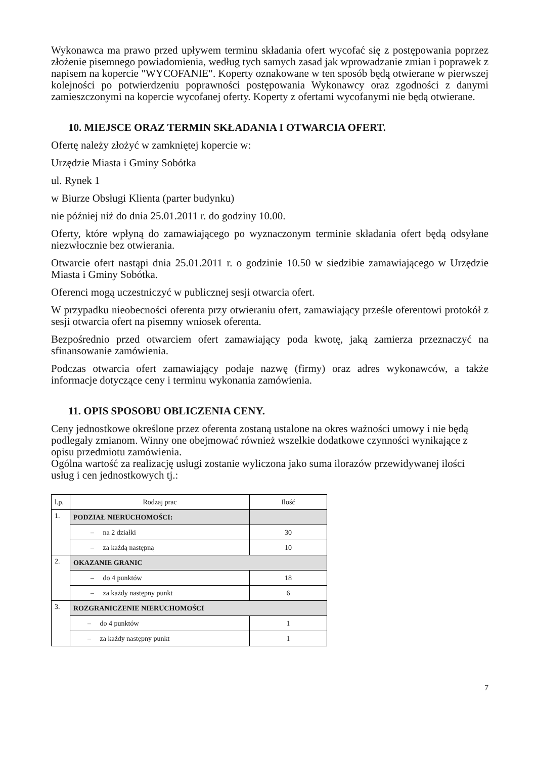Wykonawca ma prawo przed upływem terminu składania ofert wycofać się z postępowania poprzez złożenie pisemnego powiadomienia, według tych samych zasad jak wprowadzanie zmian i poprawek z napisem na kopercie "WYCOFANIE". Koperty oznakowane w ten sposób będą otwierane w pierwszej kolejności po potwierdzeniu poprawności postępowania Wykonawcy oraz zgodności z danymi zamieszczonymi na kopercie wycofanej oferty. Koperty z ofertami wycofanymi nie będą otwierane.
10. MIEJSCE ORAZ TERMIN SKŁADANIA I OTWARCIA OFERT.
Ofertę należy złożyć w zamkniętej kopercie w:
Urzędzie Miasta i Gminy Sobótka
ul. Rynek 1
w Biurze Obsługi Klienta (parter budynku)
nie później niż do dnia 25.01.2011 r. do godziny 10.00.
Oferty, które wpłyną do zamawiającego po wyznaczonym terminie składania ofert będą odsyłane niezwłocznie bez otwierania.
Otwarcie ofert nastąpi dnia 25.01.2011 r. o godzinie 10.50 w siedzibie zamawiającego w Urzędzie Miasta i Gminy Sobótka.
Oferenci mogą uczestniczyć w publicznej sesji otwarcia ofert.
W przypadku nieobecności oferenta przy otwieraniu ofert, zamawiający prześle oferentowi protokół z sesji otwarcia ofert na pisemny wniosek oferenta.
Bezpośrednio przed otwarciem ofert zamawiający poda kwotę, jaką zamierza przeznaczyć na sfinansowanie zamówienia.
Podczas otwarcia ofert zamawiający podaje nazwę (firmy) oraz adres wykonawców, a także informacje dotyczące ceny i terminu wykonania zamówienia.
11. OPIS SPOSOBU OBLICZENIA CENY.
Ceny jednostkowe określone przez oferenta zostaną ustalone na okres ważności umowy i nie będą podlegały zmianom. Winny one obejmować również wszelkie dodatkowe czynności wynikające z opisu przedmiotu zamówienia.
Ogólna wartość za realizację usługi zostanie wyliczona jako suma ilorazów przewidywanej ilości usług i cen jednostkowych tj.:
| l.p. | Rodzaj prac | Ilość |
| 1. | PODZIAŁ NIERUCHOMOŚCI: | |
| | – na 2 działki | 30 |
| | – za każdą następną | 10 |
| 2. | OKAZANIE GRANIC | |
| | – do 4 punktów | 18 |
| | – za każdy następny punkt | 6 |
| 3. | ROZGRANICZENIE NIERUCHOMOŚCI | |
| | – do 4 punktów | 1 |
| | – za każdy następny punkt | 1 |
7